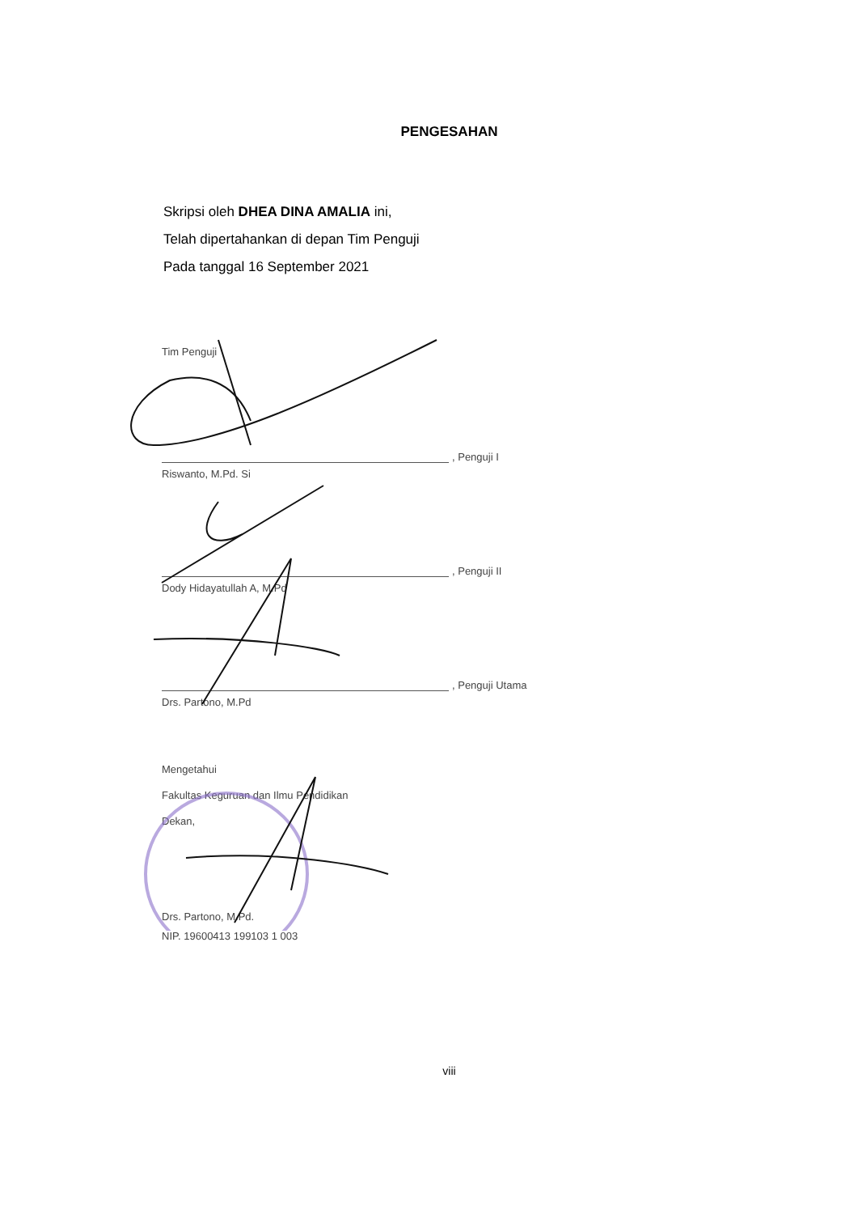PENGESAHAN
Skripsi oleh DHEA DINA AMALIA ini,
Telah dipertahankan di depan Tim Penguji
Pada tanggal 16 September 2021
Tim Penguji
, Penguji I
Riswanto, M.Pd. Si
, Penguji II
Dody Hidayatullah A, M.Pd
, Penguji Utama
Drs. Partono, M.Pd
Mengetahui
Fakultas Keguruan dan Ilmu Pendidikan
Dekan,
Drs. Partono, M.Pd.
NIP. 19600413 199103 1 003
viii